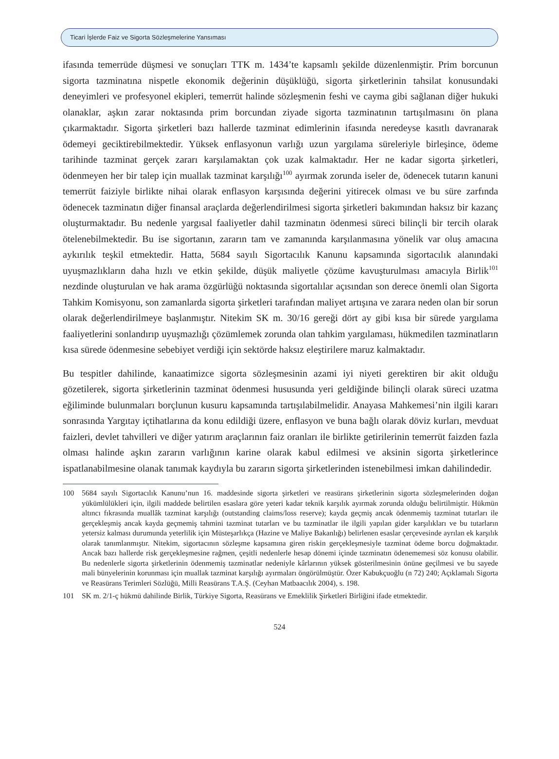Ticari İşlerde Faiz ve Sigorta Sözleşmelerine Yansıması
ifasında temerrüde düşmesi ve sonuçları TTK m. 1434’te kapsamlı şekilde düzenlenmiştir. Prim borcunun sigorta tazminatına nispetle ekonomik değerinin düşüklüğü, sigorta şirketlerinin tahsilat konusundaki deneyimleri ve profesyonel ekipleri, temerrüt halinde sözleşmenin feshi ve cayma gibi sağlanan diğer hukuki olanaklar, aşkın zarar noktasında prim borcundan ziyade sigorta tazminatının tartışılmasını ön plana çıkarmaktadır. Sigorta şirketleri bazı hallerde tazminat edimlerinin ifasında neredeyse kasıtlı davranarak ödemeyi geciktirebilmektedir. Yüksek enflasyonun varlığı uzun yargılama süreleriyle birleşince, ödeme tarihinde tazminat gerçek zararı karşılamaktan çok uzak kalmaktadır. Her ne kadar sigorta şirketleri, ödenmeyen her bir talep için muallak tazminat karşılığı<sup>100</sup> ayırmak zorunda iseler de, ödenecek tutarın kanuni temerrüt faiziyle birlikte nihai olarak enflasyon karşısında değerini yitirecek olması ve bu süre zarfında ödenecek tazminatın diğer finansal araçlarda değerlendirilmesi sigorta şirketleri bakımından haksız bir kazanç oluşturmaktadır. Bu nedenle yargısal faaliyetler dahil tazminatın ödenmesi süreci bilinçli bir tercih olarak ötelenebilmektedir. Bu ise sigortanın, zararın tam ve zamanında karşılanmasına yönelik var oluş amacına aykırılık teşkil etmektedir. Hatta, 5684 sayılı Sigortacılık Kanunu kapsamında sigortacılık alanındaki uyuşmazlıkların daha hızlı ve etkin şekilde, düşük maliyetle çözüme kavuşturulması amacıyla Birlik<sup>101</sup> nezdinde oluşturulan ve hak arama özgürlüğü noktasında sigortalılar açısından son derece önemli olan Sigorta Tahkim Komisyonu, son zamanlarda sigorta şirketleri tarafından maliyet artışına ve zarara neden olan bir sorun olarak değerlendirilmeye başlanmıştır. Nitekim SK m. 30/16 gereği dört ay gibi kısa bir sürede yargılama faaliyetlerini sonlandırıp uyuşmazlığı çözümlemek zorunda olan tahkim yargılaması, hükmedilen tazminatların kısa sürede ödenmesine sebebiyet verdiği için sektörde haksız eleştirilere maruz kalmaktadır.
Bu tespitler dahilinde, kanaatimizce sigorta sözleşmesinin azami iyi niyeti gerektiren bir akit olduğu gözetilerek, sigorta şirketlerinin tazminat ödenmesi hususunda yeri geldiğinde bilinçli olarak süreci uzatma eğiliminde bulunmaları borçlunun kusuru kapsamında tartışılabilmelidir. Anayasa Mahkemesi’nin ilgili kararı sonrasında Yargıtay içtihatlarına da konu edildiği üzere, enflasyon ve buna bağlı olarak döviz kurları, mevduat faizleri, devlet tahvilleri ve diğer yatırım araçlarının faiz oranları ile birlikte getirilerinin temerrüt faizden fazla olması halinde aşkın zararın varlığının karine olarak kabul edilmesi ve aksinin sigorta şirketlerince ispatlanabilmesine olanak tanımak kaydıyla bu zararın sigorta şirketlerinden istenebilmesi imkan dahilindedir.
100 5684 sayılı Sigortacılık Kanunu’nun 16. maddesinde sigorta şirketleri ve reasürans şirketlerinin sigorta sözleşmelerinden doğan yükümlülükleri için, ilgili maddede belirtilen esaslara göre yeteri kadar teknik karşılık ayırmak zorunda olduğu belirtilmiştir. Hükmün altıncı fıkrasında muallâk tazminat karşılığı (outstanding claims/loss reserve); kayda geçmiş ancak ödenmemiş tazminat tutarları ile gerçekleşmiş ancak kayda geçmemiş tahmini tazminat tutarları ve bu tazminatlar ile ilgili yapılan gider karşılıkları ve bu tutarların yetersiz kalması durumunda yeterlilik için Müsteşarlıkça (Hazine ve Maliye Bakanlığı) belirlenen esaslar çerçevesinde ayrılan ek karşılık olarak tanımlanmıştır. Nitekim, sigortacının sözleşme kapsamına giren riskin gerçekleşmesiyle tazminat ödeme borcu doğmaktadır. Ancak bazı hallerde risk gerçekleşmesine rağmen, çeşitli nedenlerle hesap dönemi içinde tazminatın ödenememesi söz konusu olabilir. Bu nedenlerle sigorta şirketlerinin ödenmemiş tazminatlar nedeniyle kârlarının yüksek gösterilmesinin önüne geçilmesi ve bu sayede mali bünyelerinin korunması için muallak tazminat karşılığı ayırmaları öngörülmüştür. Özer Kabukçuoğlu (n 72) 240; Açıklamalı Sigorta ve Reasürans Terimleri Sözlüğü, Milli Reasürans T.A.Ş. (Ceyhan Matbaacılık 2004), s. 198.
101 SK m. 2/1-ç hükmü dahilinde Birlik, Türkiye Sigorta, Reasürans ve Emeklilik Şirketleri Birliğini ifade etmektedir.
524